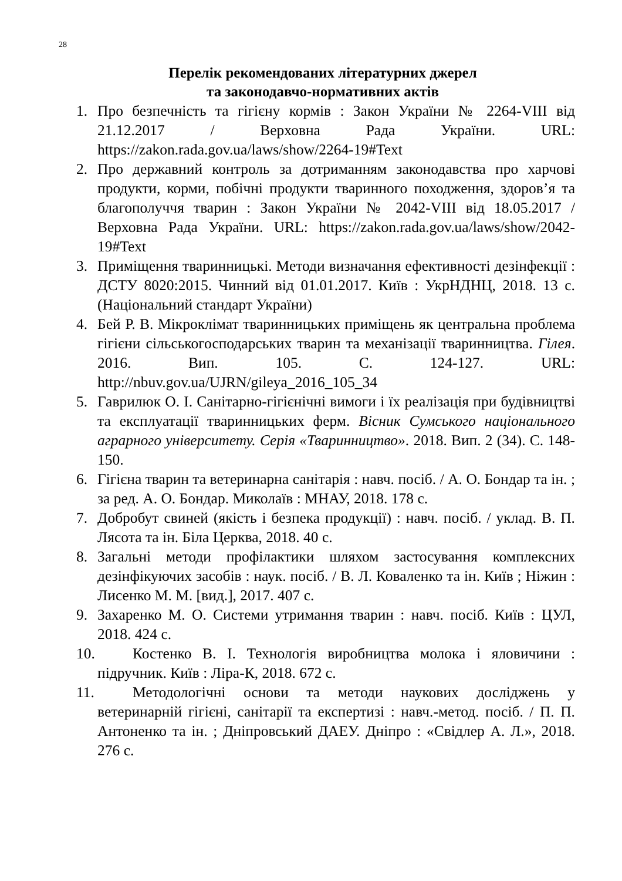28
Перелік рекомендованих літературних джерел
та законодавчо-нормативних актів
1. Про безпечність та гігієну кормів : Закон України № 2264-VIII від 21.12.2017 / Верховна Рада України. URL: https://zakon.rada.gov.ua/laws/show/2264-19#Text
2. Про державний контроль за дотриманням законодавства про харчові продукти, корми, побічні продукти тваринного походження, здоров’я та благополуччя тварин : Закон України № 2042-VIII від 18.05.2017 / Верховна Рада України. URL: https://zakon.rada.gov.ua/laws/show/2042-19#Text
3. Приміщення тваринницькі. Методи визначання ефективності дезінфекції : ДСТУ 8020:2015. Чинний від 01.01.2017. Київ : УкрНДНЦ, 2018. 13 с. (Національний стандарт України)
4. Бей Р. В. Мікроклімат тваринницьких приміщень як центральна проблема гігієни сільськогосподарських тварин та механізації тваринництва. Гілея. 2016. Вип. 105. С. 124-127. URL: http://nbuv.gov.ua/UJRN/gileya_2016_105_34
5. Гаврилюк О. І. Санітарно-гігієнічні вимоги і їх реалізація при будівництві та експлуатації тваринницьких ферм. Вісник Сумського національного аграрного університету. Серія «Тваринництво». 2018. Вип. 2 (34). С. 148-150.
6. Гігієна тварин та ветеринарна санітарія : навч. посіб. / А. О. Бондар та ін. ; за ред. А. О. Бондар. Миколаїв : МНАУ, 2018. 178 с.
7. Добробут свиней (якість і безпека продукції) : навч. посіб. / уклад. В. П. Лясота та ін. Біла Церква, 2018. 40 с.
8. Загальні методи профілактики шляхом застосування комплексних дезінфікуючих засобів : наук. посіб. / В. Л. Коваленко та ін. Київ ; Ніжин : Лисенко М. М. [вид.], 2017. 407 с.
9. Захаренко М. О. Системи утримання тварин : навч. посіб. Київ : ЦУЛ, 2018. 424 с.
10. Костенко В. І. Технологія виробництва молока і яловичини : підручник. Київ : Ліра-К, 2018. 672 с.
11. Методологічні основи та методи наукових досліджень у ветеринарній гігієні, санітарії та експертизі : навч.-метод. посіб. / П. П. Антоненко та ін. ; Дніпровський ДАЕУ. Дніпро : «Свідлер А. Л.», 2018. 276 с.